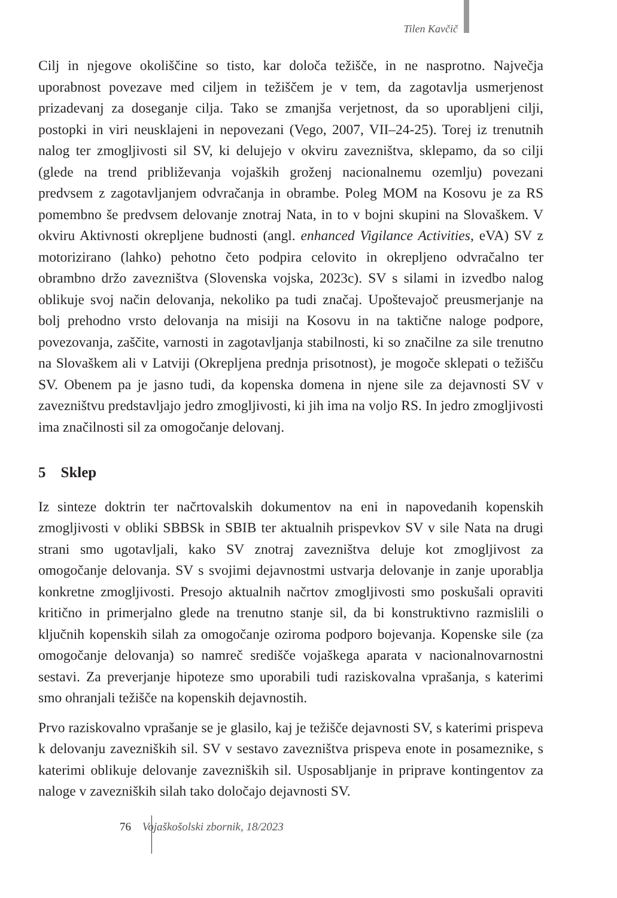Tilen Kavčič
Cilj in njegove okoliščine so tisto, kar določa težišče, in ne nasprotno. Največja uporabnost povezave med ciljem in težiščem je v tem, da zagotavlja usmerjenost prizadevanj za doseganje cilja. Tako se zmanjša verjetnost, da so uporabljeni cilji, postopki in viri neusklajeni in nepovezani (Vego, 2007, VII–24-25). Torej iz trenutnih nalog ter zmogljivosti sil SV, ki delujejo v okviru zavezništva, sklepamo, da so cilji (glede na trend približevanja vojaških groženj nacionalnemu ozemlju) povezani predvsem z zagotavljanjem odvračanja in obrambe. Poleg MOM na Kosovu je za RS pomembno še predvsem delovanje znotraj Nata, in to v bojni skupini na Slovaškem. V okviru Aktivnosti okrepljene budnosti (angl. enhanced Vigilance Activities, eVA) SV z motorizirano (lahko) pehotno četo podpira celovito in okrepljeno odvračalno ter obrambno držo zavezništva (Slovenska vojska, 2023c). SV s silami in izvedbo nalog oblikuje svoj način delovanja, nekoliko pa tudi značaj. Upoštevajoč preusmerjanje na bolj prehodno vrsto delovanja na misiji na Kosovu in na taktične naloge podpore, povezovanja, zaščite, varnosti in zagotavljanja stabilnosti, ki so značilne za sile trenutno na Slovaškem ali v Latviji (Okrepljena prednja prisotnost), je mogoče sklepati o težišču SV. Obenem pa je jasno tudi, da kopenska domena in njene sile za dejavnosti SV v zavezništvu predstavljajo jedro zmogljivosti, ki jih ima na voljo RS. In jedro zmogljivosti ima značilnosti sil za omogočanje delovanj.
5 Sklep
Iz sinteze doktrin ter načrtovalskih dokumentov na eni in napovedanih kopenskih zmogljivosti v obliki SBBSk in SBIB ter aktualnih prispevkov SV v sile Nata na drugi strani smo ugotavljali, kako SV znotraj zavezništva deluje kot zmogljivost za omogočanje delovanja. SV s svojimi dejavnostmi ustvarja delovanje in zanje uporablja konkretne zmogljivosti. Presojo aktualnih načrtov zmogljivosti smo poskušali opraviti kritično in primerjalno glede na trenutno stanje sil, da bi konstruktivno razmislili o ključnih kopenskih silah za omogočanje oziroma podporo bojevanja. Kopenske sile (za omogočanje delovanja) so namreč središče vojaškega aparata v nacionalnovarnostni sestavi. Za preverjanje hipoteze smo uporabili tudi raziskovalna vprašanja, s katerimi smo ohranjali težišče na kopenskih dejavnostih.
Prvo raziskovalno vprašanje se je glasilo, kaj je težišče dejavnosti SV, s katerimi prispeva k delovanju zavezniških sil. SV v sestavo zavezništva prispeva enote in posameznike, s katerimi oblikuje delovanje zavezniških sil. Usposabljanje in priprave kontingentov za naloge v zavezniških silah tako določajo dejavnosti SV.
76 Vojaškošolski zbornik, 18/2023